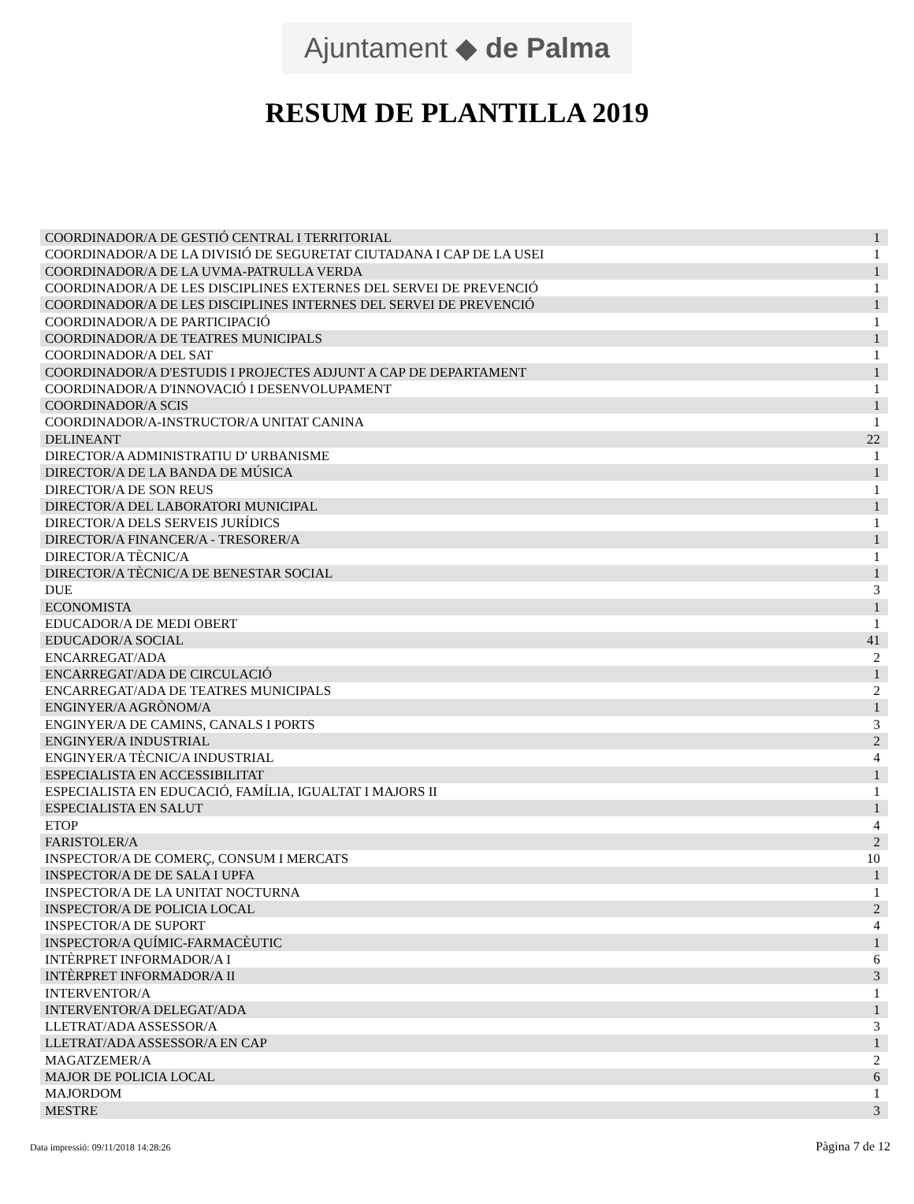Ajuntament ◆ de Palma
RESUM DE PLANTILLA 2019
| COORDINADOR/A DE GESTIÓ CENTRAL I TERRITORIAL | 1 |
| COORDINADOR/A DE LA DIVISIÓ DE SEGURETAT CIUTADANA I CAP DE LA USEI | 1 |
| COORDINADOR/A DE LA UVMA-PATRULLA VERDA | 1 |
| COORDINADOR/A DE LES DISCIPLINES EXTERNES DEL SERVEI DE PREVENCIÓ | 1 |
| COORDINADOR/A DE LES DISCIPLINES INTERNES DEL SERVEI DE PREVENCIÓ | 1 |
| COORDINADOR/A DE PARTICIPACIÓ | 1 |
| COORDINADOR/A DE TEATRES MUNICIPALS | 1 |
| COORDINADOR/A DEL SAT | 1 |
| COORDINADOR/A D'ESTUDIS I PROJECTES ADJUNT A CAP DE DEPARTAMENT | 1 |
| COORDINADOR/A D'INNOVACIÓ I DESENVOLUPAMENT | 1 |
| COORDINADOR/A SCIS | 1 |
| COORDINADOR/A-INSTRUCTOR/A UNITAT CANINA | 1 |
| DELINEANT | 22 |
| DIRECTOR/A ADMINISTRATIU D' URBANISME | 1 |
| DIRECTOR/A DE LA BANDA DE MÚSICA | 1 |
| DIRECTOR/A DE SON REUS | 1 |
| DIRECTOR/A DEL LABORATORI MUNICIPAL | 1 |
| DIRECTOR/A DELS SERVEIS JURÍDICS | 1 |
| DIRECTOR/A FINANCER/A - TRESORER/A | 1 |
| DIRECTOR/A TÈCNIC/A | 1 |
| DIRECTOR/A TÈCNIC/A DE BENESTAR SOCIAL | 1 |
| DUE | 3 |
| ECONOMISTA | 1 |
| EDUCADOR/A DE MEDI OBERT | 1 |
| EDUCADOR/A SOCIAL | 41 |
| ENCARREGAT/ADA | 2 |
| ENCARREGAT/ADA DE CIRCULACIÓ | 1 |
| ENCARREGAT/ADA DE TEATRES MUNICIPALS | 2 |
| ENGINYER/A AGRÒNOM/A | 1 |
| ENGINYER/A DE CAMINS, CANALS I PORTS | 3 |
| ENGINYER/A INDUSTRIAL | 2 |
| ENGINYER/A TÈCNIC/A INDUSTRIAL | 4 |
| ESPECIALISTA EN ACCESSIBILITAT | 1 |
| ESPECIALISTA EN EDUCACIÓ, FAMÍLIA, IGUALTAT I MAJORS II | 1 |
| ESPECIALISTA EN SALUT | 1 |
| ETOP | 4 |
| FARISTOLER/A | 2 |
| INSPECTOR/A DE COMERÇ, CONSUM I MERCATS | 10 |
| INSPECTOR/A DE DE SALA I UPFA | 1 |
| INSPECTOR/A DE LA UNITAT NOCTURNA | 1 |
| INSPECTOR/A DE POLICIA LOCAL | 2 |
| INSPECTOR/A DE SUPORT | 4 |
| INSPECTOR/A QUÍMIC-FARMACÈUTIC | 1 |
| INTÈRPRET INFORMADOR/A I | 6 |
| INTÈRPRET INFORMADOR/A II | 3 |
| INTERVENTOR/A | 1 |
| INTERVENTOR/A DELEGAT/ADA | 1 |
| LLETRAT/ADA ASSESSOR/A | 3 |
| LLETRAT/ADA ASSESSOR/A EN CAP | 1 |
| MAGATZEMER/A | 2 |
| MAJOR DE POLICIA LOCAL | 6 |
| MAJORDOM | 1 |
| MESTRE | 3 |
Data impressió: 09/11/2018 14:28:26 Pàgina 7 de 12